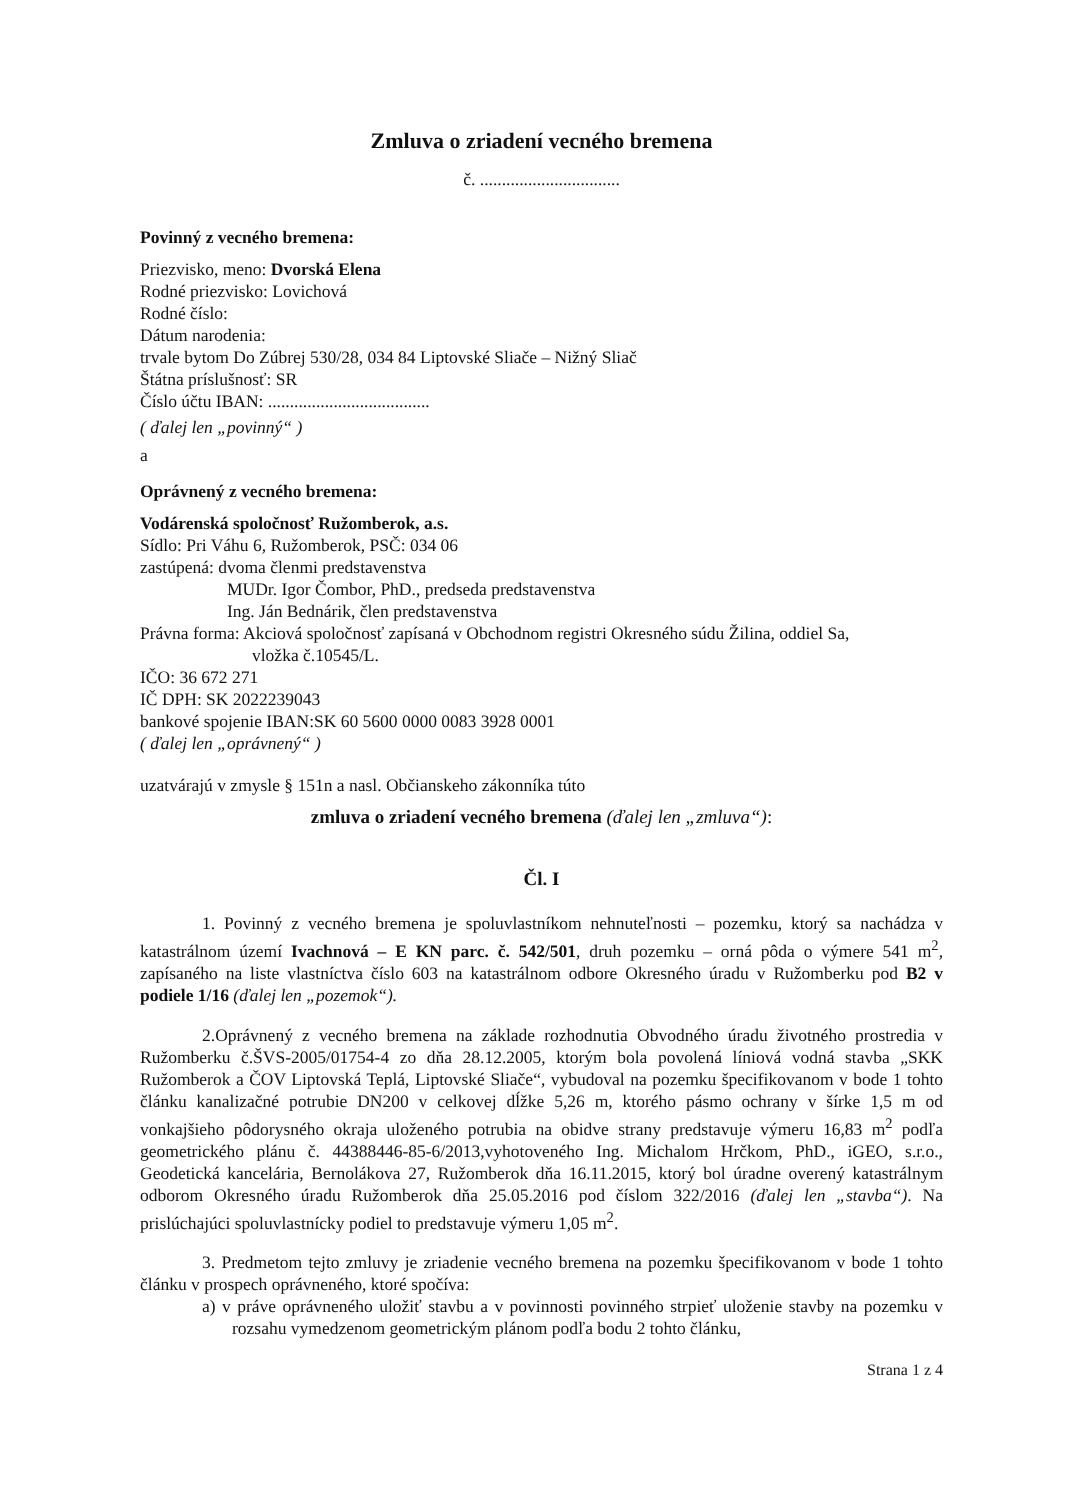Zmluva o zriadení vecného bremena
č. ................................
Povinný z vecného bremena:
Priezvisko, meno: Dvorská Elena
Rodné priezvisko: Lovichová
Rodné číslo:
Dátum narodenia:
trvale bytom Do Zúbrej 530/28, 034 84 Liptovské Sliače – Nižný Sliač
Štátna príslušnosť: SR
Číslo účtu IBAN: .....................................
( ďalej len „povinný“ )
a
Oprávnený z vecného bremena:
Vodárenská spoločnosť Ružomberok, a.s.
Sídlo: Pri Váhu 6, Ružomberok, PSČ: 034 06
zastúpená: dvoma členmi predstavenstva
MUDr. Igor Čombor, PhD., predseda predstavenstva
Ing. Ján Bednárik, člen predstavenstva
Právna forma: Akciová spoločnosť zapísaná v Obchodnom registri Okresného súdu Žilina, oddiel Sa,
vložka č.10545/L.
IČO: 36 672 271
IČ DPH: SK 2022239043
bankové spojenie IBAN:SK 60 5600 0000 0083 3928 0001
( ďalej len „oprávnený“ )
uzatvárajú v zmysle § 151n a nasl. Občianskeho zákonníka túto
zmluva o zriadení vecného bremena (ďalej len „zmluva“):
Čl. I
1. Povinný z vecného bremena je spoluvlastníkom nehnuteľnosti – pozemku, ktorý sa nachádza v katastrálnom území Ivachnová – E KN parc. č. 542/501, druh pozemku – orná pôda o výmere 541 m<sup>2</sup>, zapísaného na liste vlastníctva číslo 603 na katastrálnom odbore Okresného úradu v Ružomberku pod B2 v podiele 1/16 (ďalej len „pozemok“).
2.Oprávnený z vecného bremena na základe rozhodnutia Obvodného úradu životného prostredia v Ružomberku č.ŠVS-2005/01754-4 zo dňa 28.12.2005, ktorým bola povolená líniová vodná stavba „SKK Ružomberok a ČOV Liptovská Teplá, Liptovské Sliače“, vybudoval na pozemku špecifikovanom v bode 1 tohto článku kanalizačné potrubie DN200 v celkovej dĺžke 5,26 m, ktorého pásmo ochrany v šírke 1,5 m od vonkajšieho pôdorysného okraja uloženého potrubia na obidve strany predstavuje výmeru 16,83 m<sup>2</sup> podľa geometrického plánu č. 44388446-85-6/2013,vyhotoveného Ing. Michalom Hrčkom, PhD., iGEO, s.r.o., Geodetická kancelária, Bernolákova 27, Ružomberok dňa 16.11.2015, ktorý bol úradne overený katastrálnym odborom Okresného úradu Ružomberok dňa 25.05.2016 pod číslom 322/2016 (ďalej len „stavba“). Na prislúchajúci spoluvlastnícky podiel to predstavuje výmeru 1,05 m<sup>2</sup>.
3. Predmetom tejto zmluvy je zriadenie vecného bremena na pozemku špecifikovanom v bode 1 tohto článku v prospech oprávneného, ktoré spočíva:
a) v práve oprávneného uložiť stavbu a v povinnosti povinného strpieť uloženie stavby na pozemku v rozsahu vymedzenom geometrickým plánom podľa bodu 2 tohto článku,
Strana 1 z 4